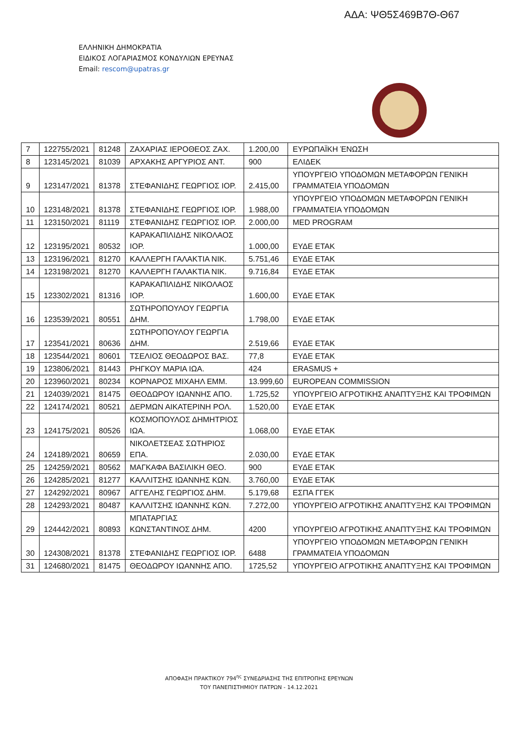ΑΔΑ: ΨΘ5Σ469Β7Θ-Θ67
ΕΛΛΗΝΙΚΗ ΔΗΜΟΚΡΑΤΙΑ
ΕΙΔΙΚΟΣ ΛΟΓΑΡΙΑΣΜΟΣ ΚΟΝΔΥΛΙΩΝ ΕΡΕΥΝΑΣ
Email: rescom@upatras.gr
| 7 | 122755/2021 | 81248 | ΖΑΧΑΡΙΑΣ ΙΕΡΟΘΕΟΣ ΖΑΧ. | 1.200,00 | ΕΥΡΩΠΑΪΚΗ ΈΝΩΣΗ |
| 8 | 123145/2021 | 81039 | ΑΡΧΑΚΗΣ ΑΡΓΥΡΙΟΣ ΑΝΤ. | 900 | ΕΛΙΔΕΚ |
| 9 | 123147/2021 | 81378 | ΣΤΕΦΑΝΙΔΗΣ ΓΕΩΡΓΙΟΣ ΙΟΡ. | 2.415,00 | ΥΠΟΥΡΓΕΙΟ ΥΠΟΔΟΜΩΝ ΜΕΤΑΦΟΡΩΝ ΓΕΝΙΚΗ ΓΡΑΜΜΑΤΕΙΑ ΥΠΟΔΟΜΩΝ |
| 10 | 123148/2021 | 81378 | ΣΤΕΦΑΝΙΔΗΣ ΓΕΩΡΓΙΟΣ ΙΟΡ. | 1.988,00 | ΥΠΟΥΡΓΕΙΟ ΥΠΟΔΟΜΩΝ ΜΕΤΑΦΟΡΩΝ ΓΕΝΙΚΗ ΓΡΑΜΜΑΤΕΙΑ ΥΠΟΔΟΜΩΝ |
| 11 | 123150/2021 | 81119 | ΣΤΕΦΑΝΙΔΗΣ ΓΕΩΡΓΙΟΣ ΙΟΡ. | 2.000,00 | MED PROGRAM |
| 12 | 123195/2021 | 80532 | ΚΑΡΑΚΑΠΙΛΙΔΗΣ ΝΙΚΟΛΑΟΣ ΙΟΡ. | 1.000,00 | ΕΥΔΕ ΕΤΑΚ |
| 13 | 123196/2021 | 81270 | ΚΑΛΛΕΡΓΗ ΓΑΛΑΚΤΙΑ ΝΙΚ. | 5.751,46 | ΕΥΔΕ ΕΤΑΚ |
| 14 | 123198/2021 | 81270 | ΚΑΛΛΕΡΓΗ ΓΑΛΑΚΤΙΑ ΝΙΚ. | 9.716,84 | ΕΥΔΕ ΕΤΑΚ |
| 15 | 123302/2021 | 81316 | ΚΑΡΑΚΑΠΙΛΙΔΗΣ ΝΙΚΟΛΑΟΣ ΙΟΡ. | 1.600,00 | ΕΥΔΕ ΕΤΑΚ |
| 16 | 123539/2021 | 80551 | ΣΩΤΗΡΟΠΟΥΛΟΥ ΓΕΩΡΓΙΑ ΔΗΜ. | 1.798,00 | ΕΥΔΕ ΕΤΑΚ |
| 17 | 123541/2021 | 80636 | ΣΩΤΗΡΟΠΟΥΛΟΥ ΓΕΩΡΓΙΑ ΔΗΜ. | 2.519,66 | ΕΥΔΕ ΕΤΑΚ |
| 18 | 123544/2021 | 80601 | ΤΣΕΛΙΟΣ ΘΕΟΔΩΡΟΣ ΒΑΣ. | 77,8 | ΕΥΔΕ ΕΤΑΚ |
| 19 | 123806/2021 | 81443 | ΡΗΓΚΟΥ ΜΑΡΙΑ ΙΩΑ. | 424 | ERASMUS + |
| 20 | 123960/2021 | 80234 | ΚΟΡΝΑΡΟΣ ΜΙΧΑΗΛ ΕΜΜ. | 13.999,60 | EUROPEAN COMMISSION |
| 21 | 124039/2021 | 81475 | ΘΕΟΔΩΡΟΥ ΙΩΑΝΝΗΣ ΑΠΟ. | 1.725,52 | ΥΠΟΥΡΓΕΙΟ ΑΓΡΟΤΙΚΗΣ ΑΝΑΠΤΥΞΗΣ ΚΑΙ ΤΡΟΦΙΜΩΝ |
| 22 | 124174/2021 | 80521 | ΔΕΡΜΩΝ ΑΙΚΑΤΕΡΙΝΗ ΡΟΛ. | 1.520,00 | ΕΥΔΕ ΕΤΑΚ |
| 23 | 124175/2021 | 80526 | ΚΟΣΜΟΠΟΥΛΟΣ ΔΗΜΗΤΡΙΟΣ ΙΩΑ. | 1.068,00 | ΕΥΔΕ ΕΤΑΚ |
| 24 | 124189/2021 | 80659 | ΝΙΚΟΛΕΤΣΕΑΣ ΣΩΤΗΡΙΟΣ ΕΠΑ. | 2.030,00 | ΕΥΔΕ ΕΤΑΚ |
| 25 | 124259/2021 | 80562 | ΜΑΓΚΑΦΑ ΒΑΣΙΛΙΚΗ ΘΕΟ. | 900 | ΕΥΔΕ ΕΤΑΚ |
| 26 | 124285/2021 | 81277 | ΚΑΛΛΙΤΣΗΣ ΙΩΑΝΝΗΣ ΚΩΝ. | 3.760,00 | ΕΥΔΕ ΕΤΑΚ |
| 27 | 124292/2021 | 80967 | ΑΓΓΕΛΗΣ ΓΕΩΡΓΙΟΣ ΔΗΜ. | 5.179,68 | ΕΣΠΑ ΓΓΕΚ |
| 28 | 124293/2021 | 80487 | ΚΑΛΛΙΤΣΗΣ ΙΩΑΝΝΗΣ ΚΩΝ. | 7.272,00 | ΥΠΟΥΡΓΕΙΟ ΑΓΡΟΤΙΚΗΣ ΑΝΑΠΤΥΞΗΣ ΚΑΙ ΤΡΟΦΙΜΩΝ |
| 29 | 124442/2021 | 80893 | ΜΠΑΤΑΡΓΙΑΣ ΚΩΝΣΤΑΝΤΙΝΟΣ ΔΗΜ. | 4200 | ΥΠΟΥΡΓΕΙΟ ΑΓΡΟΤΙΚΗΣ ΑΝΑΠΤΥΞΗΣ ΚΑΙ ΤΡΟΦΙΜΩΝ |
| 30 | 124308/2021 | 81378 | ΣΤΕΦΑΝΙΔΗΣ ΓΕΩΡΓΙΟΣ ΙΟΡ. | 6488 | ΥΠΟΥΡΓΕΙΟ ΥΠΟΔΟΜΩΝ ΜΕΤΑΦΟΡΩΝ ΓΕΝΙΚΗ ΓΡΑΜΜΑΤΕΙΑ ΥΠΟΔΟΜΩΝ |
| 31 | 124680/2021 | 81475 | ΘΕΟΔΩΡΟΥ ΙΩΑΝΝΗΣ ΑΠΟ. | 1725,52 | ΥΠΟΥΡΓΕΙΟ ΑΓΡΟΤΙΚΗΣ ΑΝΑΠΤΥΞΗΣ ΚΑΙ ΤΡΟΦΙΜΩΝ |
ΑΠΟΦΑΣΗ ΠΡΑΚΤΙΚΟΥ 794<sup>ης</sup> ΣΥΝΕΔΡΙΑΣΗΣ ΤΗΣ ΕΠΙΤΡΟΠΗΣ ΕΡΕΥΝΩΝ
ΤΟΥ ΠΑΝΕΠΙΣΤΗΜΙΟΥ ΠΑΤΡΩΝ - 14.12.2021